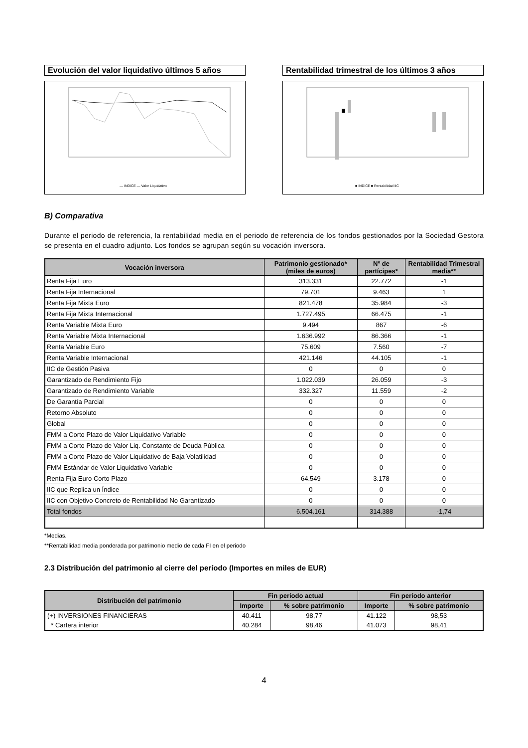Evolución del valor liquidativo últimos 5 años
— INDICE — Valor Liquidativo
Rentabilidad trimestral de los últimos 3 años
■ INDICE ■ Rentabilidad IIC
B) Comparativa
Durante el periodo de referencia, la rentabilidad media en el periodo de referencia de los fondos gestionados por la Sociedad Gestora se presenta en el cuadro adjunto. Los fondos se agrupan según su vocación inversora.
| Vocación inversora | Patrimonio gestionado* (miles de euros) | Nº de partícipes* | Rentabilidad Trimestral media** |
| --- | --- | --- | --- |
| Renta Fija Euro | 313.331 | 22.772 | -1 |
| Renta Fija Internacional | 79.701 | 9.463 | 1 |
| Renta Fija Mixta Euro | 821.478 | 35.984 | -3 |
| Renta Fija Mixta Internacional | 1.727.495 | 66.475 | -1 |
| Renta Variable Mixta Euro | 9.494 | 867 | -6 |
| Renta Variable Mixta Internacional | 1.636.992 | 86.366 | -1 |
| Renta Variable Euro | 75.609 | 7.560 | -7 |
| Renta Variable Internacional | 421.146 | 44.105 | -1 |
| IIC de Gestión Pasiva | 0 | 0 | 0 |
| Garantizado de Rendimiento Fijo | 1.022.039 | 26.059 | -3 |
| Garantizado de Rendimiento Variable | 332.327 | 11.559 | -2 |
| De Garantía Parcial | 0 | 0 | 0 |
| Retorno Absoluto | 0 | 0 | 0 |
| Global | 0 | 0 | 0 |
| FMM a Corto Plazo de Valor Liquidativo Variable | 0 | 0 | 0 |
| FMM a Corto Plazo de Valor Liq. Constante de Deuda Pública | 0 | 0 | 0 |
| FMM a Corto Plazo de Valor Liquidativo de Baja Volatilidad | 0 | 0 | 0 |
| FMM Estándar de Valor Liquidativo Variable | 0 | 0 | 0 |
| Renta Fija Euro Corto Plazo | 64.549 | 3.178 | 0 |
| IIC que Replica un Índice | 0 | 0 | 0 |
| IIC con Objetivo Concreto de Rentabilidad No Garantizado | 0 | 0 | 0 |
| Total fondos | 6.504.161 | 314.388 | -1,74 |
*Medias.
**Rentabilidad media ponderada por patrimonio medio de cada FI en el periodo
2.3 Distribución del patrimonio al cierre del período (Importes en miles de EUR)
| Distribución del patrimonio | Fin período actual | | Fin período anterior | |
| --- | --- | --- | --- | --- |
| | Importe | % sobre patrimonio | Importe | % sobre patrimonio |
| (+) INVERSIONES FINANCIERAS | 40.411 | 98,77 | 41.122 | 98,53 |
| * Cartera interior | 40.284 | 98,46 | 41.073 | 98,41 |
4